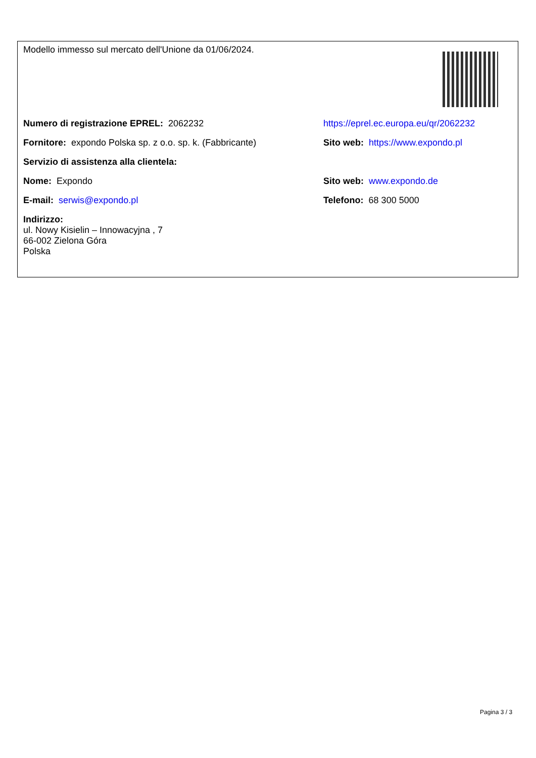| Modello immesso sul mercato dell'Unione da 01/06/2024. | |
| Numero di registrazione EPREL: 2062232 | https://eprel.ec.europa.eu/qr/2062232 |
| Fornitore: expondo Polska sp. z o.o. sp. k. (Fabbricante) | Sito web: https://www.expondo.pl |
| Servizio di assistenza alla clientela: | |
| Nome: Expondo | Sito web: www.expondo.de |
| E-mail: serwis@expondo.pl | Telefono: 68 300 5000 |
| Indirizzo: ul. Nowy Kisielin – Innowacyjna , 7 66-002 Zielona Góra Polska | |
Pagina 3 / 3